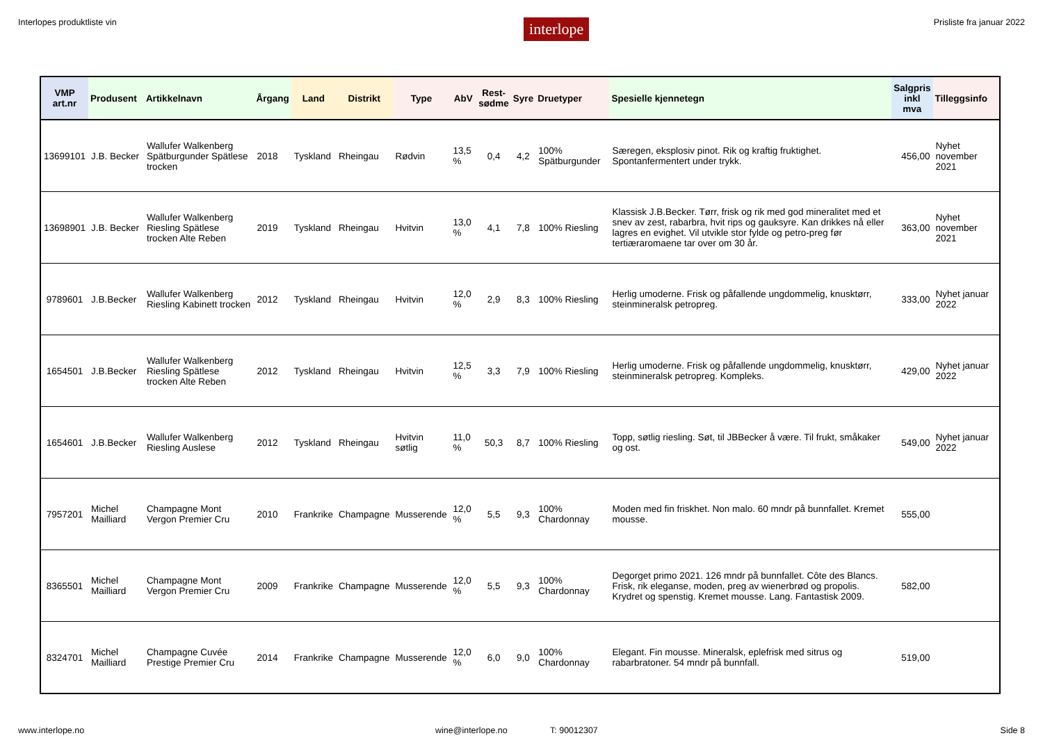Interlopes produktliste vin interlope Prisliste fra januar 2022
| VMP art.nr | Produsent | Artikkelnavn | Årgang | Land | Distrikt | Type | AbV | Rest- sødme | Syre | Druetyper | Spesielle kjennetegn | Salgpris inkl mva | Tilleggsinfo |
| --- | --- | --- | --- | --- | --- | --- | --- | --- | --- | --- | --- | --- | --- |
| 13699101 | J.B. Becker | Wallufer Walkenberg Spätburgunder Spätlese trocken | 2018 | Tyskland | Rheingau | Rødvin | 13,5 % | 0,4 | 4,2 | 100% Spätburgunder | Særegen, eksplosiv pinot. Rik og kraftig fruktighet. Spontanfermentert under trykk. | 456,00 | Nyhet november 2021 |
| 13698901 | J.B. Becker | Wallufer Walkenberg Riesling Spätlese trocken Alte Reben | 2019 | Tyskland | Rheingau | Hvitvin | 13,0 % | 4,1 | 7,8 | 100% Riesling | Klassisk J.B.Becker. Tørr, frisk og rik med god mineralitet med et snev av zest, rabarbra, hvit rips og gauksyre. Kan drikkes nå eller lagres en evighet. Vil utvikle stor fylde og petro-preg før tertiæraromaene tar over om 30 år. | 363,00 | Nyhet november 2021 |
| 9789601 | J.B.Becker | Wallufer Walkenberg Riesling Kabinett trocken | 2012 | Tyskland | Rheingau | Hvitvin | 12,0 % | 2,9 | 8,3 | 100% Riesling | Herlig umoderne. Frisk og påfallende ungdommelig, knusktørr, steinmineralsk petropreg. | 333,00 | Nyhet januar 2022 |
| 1654501 | J.B.Becker | Wallufer Walkenberg Riesling Spätlese trocken Alte Reben | 2012 | Tyskland | Rheingau | Hvitvin | 12,5 % | 3,3 | 7,9 | 100% Riesling | Herlig umoderne. Frisk og påfallende ungdommelig, knusktørr, steinmineralsk petropreg. Kompleks. | 429,00 | Nyhet januar 2022 |
| 1654601 | J.B.Becker | Wallufer Walkenberg Riesling Auslese | 2012 | Tyskland | Rheingau | Hvitvin søtlig | 11,0 % | 50,3 | 8,7 | 100% Riesling | Topp, søtlig riesling. Søt, til JBBecker å være. Til frukt, småkaker og ost. | 549,00 | Nyhet januar 2022 |
| 7957201 | Michel Mailliard | Champagne Mont Vergon Premier Cru | 2010 | Frankrike | Champagne | Musserende | 12,0 % | 5,5 | 9,3 | 100% Chardonnay | Moden med fin friskhet. Non malo. 60 mndr på bunnfallet. Kremet mousse. | 555,00 | |
| 8365501 | Michel Mailliard | Champagne Mont Vergon Premier Cru | 2009 | Frankrike | Champagne | Musserende | 12,0 % | 5,5 | 9,3 | 100% Chardonnay | Degorget primo 2021. 126 mndr på bunnfallet. Côte des Blancs. Frisk, rik eleganse, moden, preg av wienerbrød og propolis. Krydret og spenstig. Kremet mousse. Lang. Fantastisk 2009. | 582,00 | |
| 8324701 | Michel Mailliard | Champagne Cuvée Prestige Premier Cru | 2014 | Frankrike | Champagne | Musserende | 12,0 % | 6,0 | 9,0 | 100% Chardonnay | Elegant. Fin mousse. Mineralsk, eplefrisk med sitrus og rabarbratoner. 54 mndr på bunnfall. | 519,00 | |
www.interlope.no wine@interlope.no T: 90012307 Side 8